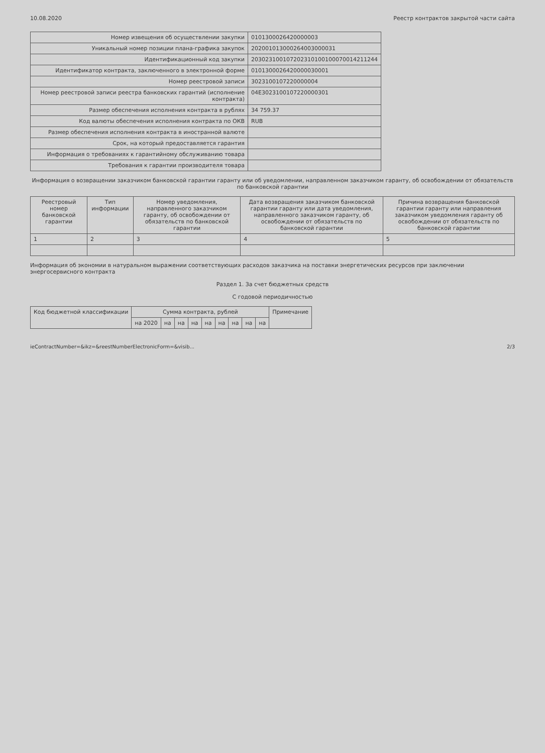10.08.2020 Реестр контрактов закрытой части сайта
| Номер извещения об осуществлении закупки | 0101300026420000003 |
| Уникальный номер позиции плана-графика закупок | 202001013000264003000031 |
| Идентификационный код закупки | 203023100107202310100100070014211244 |
| Идентификатор контракта, заключенного в электронной форме | 0101300026420000030001 |
| Номер реестровой записи | 3023100107220000004 |
| Номер реестровой записи реестра банковских гарантий (исполнение контракта) | 04E30231001072200003​01 |
| Размер обеспечения исполнения контракта в рублях | 34 759.37 |
| Код валюты обеспечения исполнения контракта по ОКВ | RUB |
| Размер обеспечения исполнения контракта в иностранной валюте | |
| Срок, на который предоставляется гарантия | |
| Информация о требованиях к гарантийному обслуживанию товара | |
| Требования к гарантии производителя товара | |
Информация о возвращении заказчиком банковской гарантии гаранту или об уведомлении, направленном заказчиком гаранту, об освобождении от обязательств по банковской гарантии
| Реестровый номер банковской гарантии | Тип информации | Номер уведомления, направленного заказчиком гаранту, об освобождении от обязательств по банковской гарантии | Дата возвращения заказчиком банковской гарантии гаранту или дата уведомления, направленного заказчиком гаранту, об освобождении от обязательств по банковской гарантии | Причина возвращения банковской гарантии гаранту или направления заказчиком уведомления гаранту об освобождении от обязательств по банковской гарантии |
| --- | --- | --- | --- | --- |
| 1 | 2 | 3 | 4 | 5 |
Информация об экономии в натуральном выражении соответствующих расходов заказчика на поставки энергетических ресурсов при заключении энергосервисного контракта
Раздел 1. За счет бюджетных средств
С годовой периодичностью
| Код бюджетной классификации | Сумма контракта, рублей | | | | | | | | | Примечание |
| --- | --- | --- | --- | --- | --- | --- | --- | --- | --- | --- |
| | на 2020 | на | на | на | на | на | на | на | на | |
ieContractNumber=&ikz=&reestNumberElectronicForm=&visib... 2/3